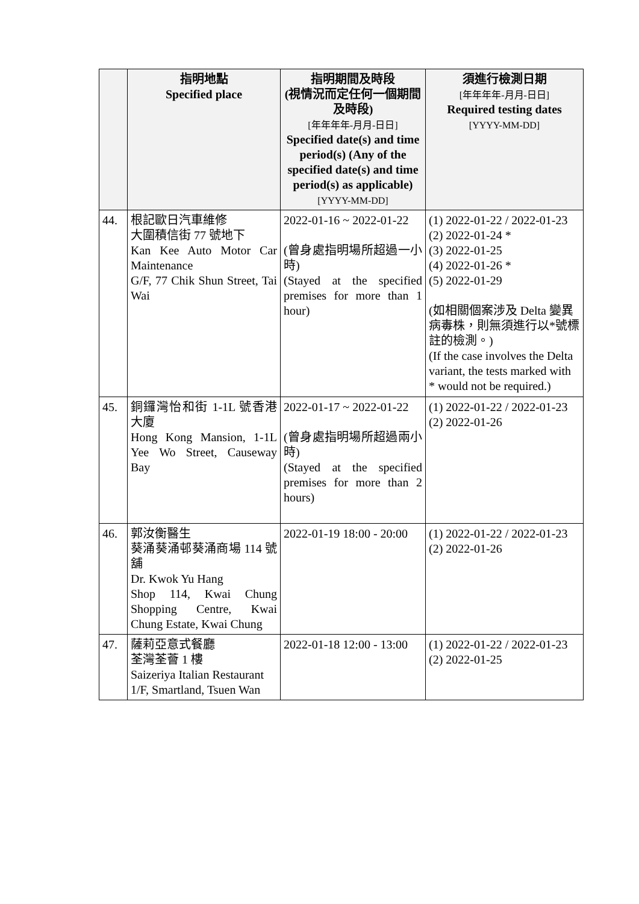| | 指明地點 Specified place | 指明期間及時段 (視情況而定任何一個期間及時段) [年年年年-月月-日日] Specified date(s) and time period(s) (Any of the specified date(s) and time period(s) as applicable) [YYYY-MM-DD] | 須進行檢測日期 [年年年年-月月-日日] Required testing dates [YYYY-MM-DD] |
| --- | --- | --- | --- |
| 44. | 根記歐日汽車維修 大圍積信街 77 號地下 Kan Kee Auto Motor Car Maintenance G/F, 77 Chik Shun Street, Tai Wai | 2022-01-16 ~ 2022-01-22 (曾身處指明場所超過一小時) (Stayed at the specified premises for more than 1 hour) | (1) 2022-01-22 / 2022-01-23 (2) 2022-01-24 * (3) 2022-01-25 (4) 2022-01-26 * (5) 2022-01-29 (如相關個案涉及 Delta 變異病毒株，則無須進行以*號標註的檢測。) (If the case involves the Delta variant, the tests marked with * would not be required.) |
| 45. | 銅鑼灣怡和街 1-1L 號香港大廈 Hong Kong Mansion, 1-1L Yee Wo Street, Causeway Bay | 2022-01-17 ~ 2022-01-22 (曾身處指明場所超過兩小時) (Stayed at the specified premises for more than 2 hours) | (1) 2022-01-22 / 2022-01-23 (2) 2022-01-26 |
| 46. | 郭汝衡醫生 葵涌葵涌邨葵涌商場 114 號舖 Dr. Kwok Yu Hang Shop 114, Kwai Chung Shopping Centre, Kwai Chung Estate, Kwai Chung | 2022-01-19 18:00 - 20:00 | (1) 2022-01-22 / 2022-01-23 (2) 2022-01-26 |
| 47. | 薩莉亞意式餐廳 荃灣荃薈 1 樓 Saizeriya Italian Restaurant 1/F, Smartland, Tsuen Wan | 2022-01-18 12:00 - 13:00 | (1) 2022-01-22 / 2022-01-23 (2) 2022-01-25 |